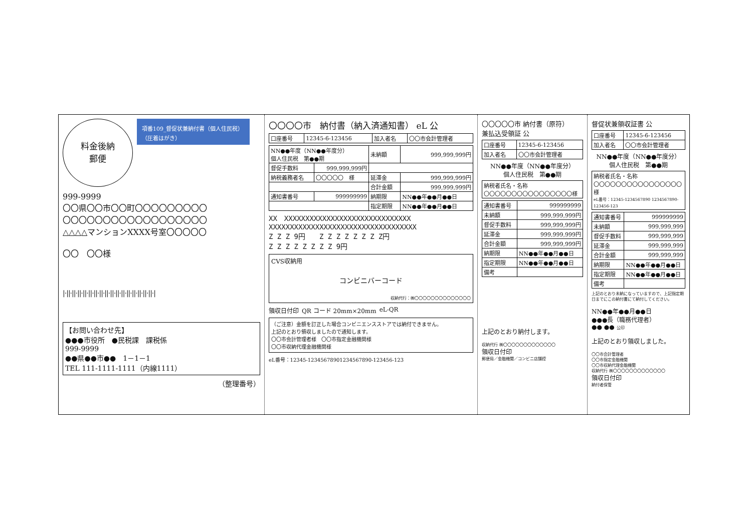料金後納
郵便
項番109_督促状兼納付書（個人住民税）（圧着はがき）
999-9999
〇〇県〇〇市〇〇町〇〇〇〇〇〇〇〇〇
〇〇〇〇〇〇〇〇〇〇〇〇〇〇〇〇〇〇
△△△△マンションXXXX号室〇〇〇〇〇
〇〇　〇〇様
|·||·||·||·||·||·||·||·||·||·||·||·||·||·||·||·||·|
【お問い合わせ先】
●●●市役所　●民税課　課税係
999-9999
●●県●●市●●　1－1－1
TEL 111-1111-1111（内線1111）
（整理番号）
〇〇〇〇市　納付書（納入済通知書） eL 公
| 口座番号 | 12345-6-123456 | 加入者名 | 〇〇市会計管理者 |
| NN●●年度（NN●●年度分） 個人住民税 第●●期 | | 未納額 | 999,999,999円 |
| 督促手数料 | 999,999,999円 | | |
| 納税義務者名 | 〇〇〇〇〇 様 | 延滞金 | 999,999,999円 |
| | | 合計金額 | 999,999,999円 |
| 通知書番号 | 999999999 | 納期限 | NN●●年●●月●●日 |
| | | 指定期限 | NN●●年●●月●●日 |
XX　XXXXXXXXXXXXXXXXXXXXXXXXXXXXXX
XXXXXXXXXXXXXXXXXXXXXXXXXXXXXXXXXXX
Z Z Z 9円　　Z Z Z Z Z Z Z Z円
Z Z Z Z Z Z Z Z 9円
CVS収納用
コンビニバーコード
収納代行：㈱〇〇〇〇〇〇〇〇〇〇〇〇〇〇
領収日付印 QR コード 20mm×20mm eL-QR
（ご注意）金額を訂正した場合コンビニエンスストアでは納付できません。
上記のとおり領収しましたので通知します。
〇〇市会計管理者様　〇〇市指定金融機関様
〇〇市収納代理金融機関様
eL番号：12345-12345678901234567890-123456-123
〇〇〇〇〇市 納付書（原符）
兼払込受領証 公
| 口座番号 | 12345-6-123456 |
| 加入者名 | 〇〇市会計管理者 |
NN●●年度（NN●●年度分）
個人住民税　第●●期
| 納税者氏名・名称 〇〇〇〇〇〇〇〇〇〇〇〇〇〇〇〇様 |
| 通知書番号 | 999999999 |
| 未納額 | 999,999,999円 |
| 督促手数料 | 999,999,999円 |
| 延滞金 | 999,999,999円 |
| 合計金額 | 999,999,999円 |
| 納期限 | NN●●年●●月●●日 |
| 指定期限 | NN●●年●●月●●日 |
| 備考 | |
上記のとおり納付します。
収納代行 ㈱〇〇〇〇〇〇〇〇〇〇〇〇〇
領収日付印
郵便局／金融機関／コンビニ店舗控
督促状兼領収証書 公
| 口座番号 | 12345-6-123456 |
| 加入者名 | 〇〇市会計管理者 |
NN●●年度（NN●●年度分）
個人住民税　第●●期
| 納税者氏名・名称 〇〇〇〇〇〇〇〇〇〇〇〇〇〇〇〇様 eL番号：12345-1234567890 1234567890-123456-123 |
| 通知書番号 | 999999999 |
| 未納額 | 999,999,999 |
| 督促手数料 | 999,999,999 |
| 延滞金 | 999,999,999 |
| 合計金額 | 999,999,999 |
| 納期限 | NN●●年●●月●●日 |
| 指定期限 | NN●●年●●月●●日 |
| 備考 | |
上記のとおり未納になっていますので、上記指定期日までにこの納付書にて納付してください。
NN●●年●●月●●日
●●●長（職務代理者）
●● ●● 公印
上記のとおり領収しました。
〇〇市会計管理者
〇〇市指定金融機関
〇〇市収納代理金融機関
収納代行 ㈱〇〇〇〇〇〇〇〇〇〇〇〇〇
領収日付印
納付者保管